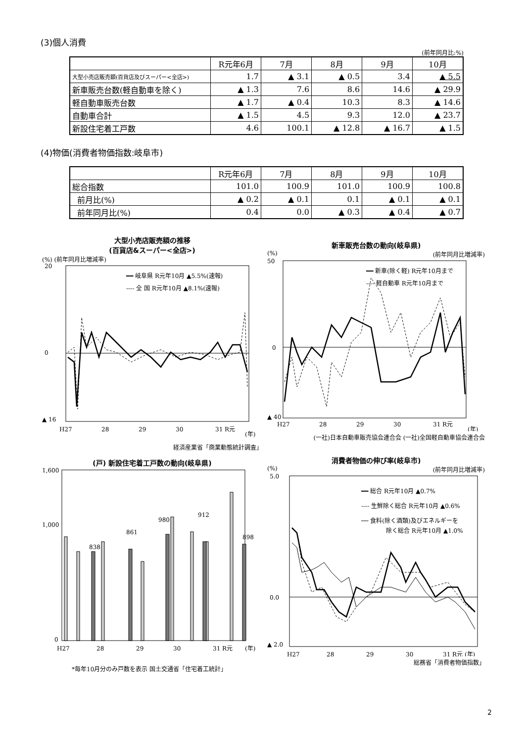(3)個人消費
(前年同月比:%)
| | R元年6月 | 7月 | 8月 | 9月 | 10月 |
| --- | --- | --- | --- | --- | --- |
| 大型小売店販売額(百貨店及びスーパー<全店>) | 1.7 | ▲ 3.1 | ▲ 0.5 | 3.4 | ▲ 5.5 |
| 新車販売台数(軽自動車を除く) | ▲ 1.3 | 7.6 | 8.6 | 14.6 | ▲ 29.9 |
| 軽自動車販売台数 | ▲ 1.7 | ▲ 0.4 | 10.3 | 8.3 | ▲ 14.6 |
| 自動車合計 | ▲ 1.5 | 4.5 | 9.3 | 12.0 | ▲ 23.7 |
| 新設住宅着工戸数 | 4.6 | 100.1 | ▲ 12.8 | ▲ 16.7 | ▲ 1.5 |
(4)物価(消費者物価指数:岐阜市)
| | R元年6月 | 7月 | 8月 | 9月 | 10月 |
| --- | --- | --- | --- | --- | --- |
| 総合指数 | 101.0 | 100.9 | 101.0 | 100.9 | 100.8 |
| 前月比(%) | ▲ 0.2 | ▲ 0.1 | 0.1 | ▲ 0.1 | ▲ 0.1 |
| 前年同月比(%) | 0.4 | 0.0 | ▲ 0.3 | ▲ 0.4 | ▲ 0.7 |
大型小売店販売額の推移
(百貨店&スーパー<全店>)
(%) (前年同月比増減率)
20
0
▲ 16
H27
28
29
30
31 R元
(年)
━━ 岐阜県 R元年10月 ▲5.5%(速報)
---- 全 国 R元年10月 ▲8.1%(速報)
経済産業省「商業動態統計調査」
新車販売台数の動向(岐阜県)
(%) (前年同月比増減率)
50
0
▲ 40
H27
28
29
30
31 R元
(年)
━━ 新車(除く軽) R元年10月まで
---- 軽自動車 R元年10月まで
(一社)日本自動車販売協会連合会 (一社)全国軽自動車協会連合会
(戸) 新設住宅着工戸数の動向(岐阜県)
1,600
1,000
0
838
861
980
912
898
H27
28
29
30
31 R元
(年)
*毎年10月分のみ戸数を表示 国土交通省「住宅着工統計」
消費者物価の伸び率(岐阜市)
(%) (前年同月比増減率)
5.0
0.0
▲ 2.0
H27
28
29
30
31 R元 (年)
━━ 総合 R元年10月 ▲0.7%
---- 生鮮除く総合 R元年10月 ▲0.6%
── 食料(除く酒類)及びエネルギーを
除く総合 R元年10月 ▲1.0%
総務省「消費者物価指数」
2